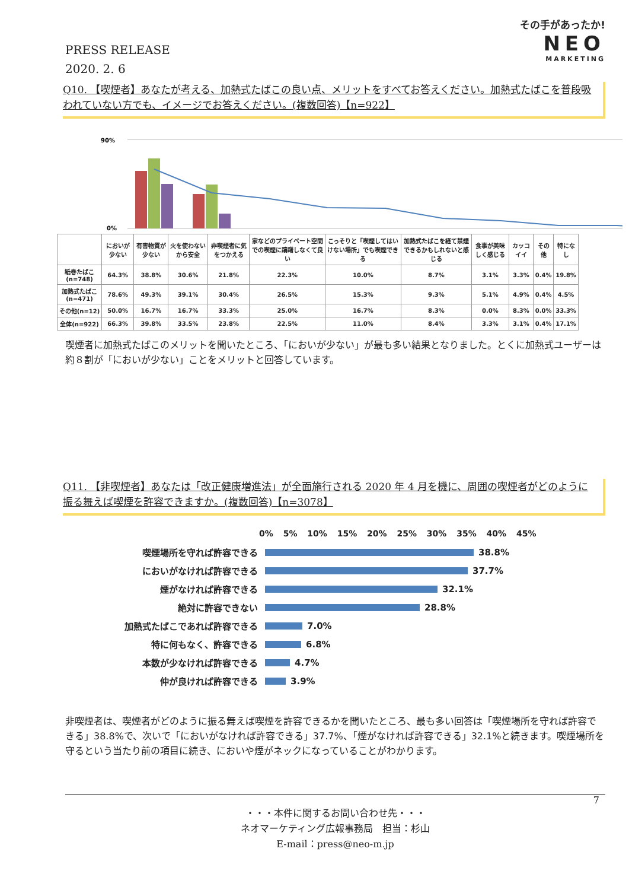PRESS RELEASE
2020. 2. 6
その手があったか!
NEO
MARKETING
Q10. 【喫煙者】あなたが考える、加熱式たばこの良い点、メリットをすべてお答えください。加熱式たばこを普段吸われていない方でも、イメージでお答えください。(複数回答)【n=922】
90%
0%
| | においが少ない | 有害物質が少ない | 火を使わないから安全 | 非喫煙者に気をつかえる | 家などのプライベート空間での喫煙に躊躇しなくて良い | こっそりと「喫煙してはいけない場所」でも喫煙できる | 加熱式たばこを経て禁煙できるかもしれないと感じる | 食事が美味しく感じる | カッコイイ | その他 | 特になし |
| --- | --- | --- | --- | --- | --- | --- | --- | --- | --- | --- | --- |
| 紙巻たばこ(n=748) | 64.3% | 38.8% | 30.6% | 21.8% | 22.3% | 10.0% | 8.7% | 3.1% | 3.3% | 0.4% | 19.8% |
| 加熱式たばこ(n=471) | 78.6% | 49.3% | 39.1% | 30.4% | 26.5% | 15.3% | 9.3% | 5.1% | 4.9% | 0.4% | 4.5% |
| その他(n=12) | 50.0% | 16.7% | 16.7% | 33.3% | 25.0% | 16.7% | 8.3% | 0.0% | 8.3% | 0.0% | 33.3% |
| 全体(n=922) | 66.3% | 39.8% | 33.5% | 23.8% | 22.5% | 11.0% | 8.4% | 3.3% | 3.1% | 0.4% | 17.1% |
喫煙者に加熱式たばこのメリットを聞いたところ、「においが少ない」が最も多い結果となりました。とくに加熱式ユーザーは約８割が「においが少ない」ことをメリットと回答しています。
Q11. 【非喫煙者】あなたは「改正健康増進法」が全面施行される 2020 年 4 月を機に、周囲の喫煙者がどのように振る舞えば喫煙を許容できますか。(複数回答)【n=3078】
0% 5% 10% 15% 20% 25% 30% 35% 40% 45%
喫煙場所を守れば許容できる
38.8%
においがなければ許容できる
37.7%
煙がなければ許容できる
32.1%
絶対に許容できない
28.8%
加熱式たばこであれば許容できる
7.0%
特に何もなく、許容できる
6.8%
本数が少なければ許容できる
4.7%
仲が良ければ許容できる
3.9%
非喫煙者は、喫煙者がどのように振る舞えば喫煙を許容できるかを聞いたところ、最も多い回答は「喫煙場所を守れば許容できる」38.8%で、次いで「においがなければ許容できる」37.7%、「煙がなければ許容できる」32.1%と続きます。喫煙場所を守るという当たり前の項目に続き、においや煙がネックになっていることがわかります。
7
・・・本件に関するお問い合わせ先・・・
ネオマーケティング広報事務局　担当：杉山
E-mail：press@neo-m.jp